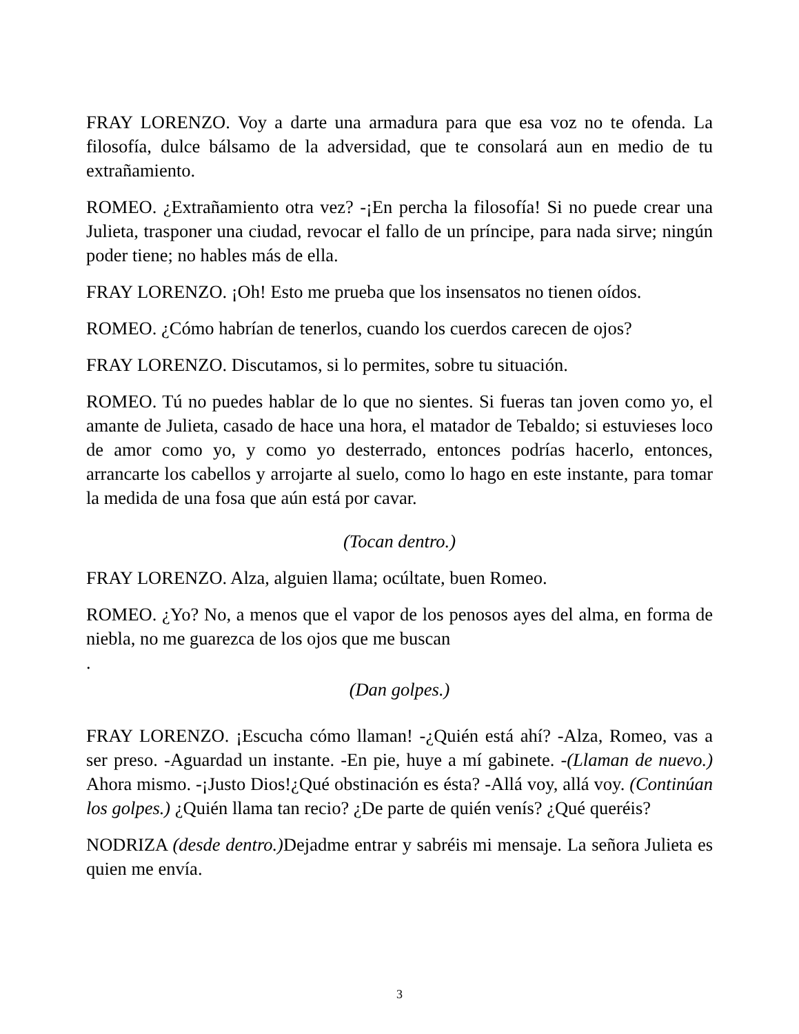FRAY LORENZO. Voy a darte una armadura para que esa voz no te ofenda. La filosofía, dulce bálsamo de la adversidad, que te consolará aun en medio de tu extrañamiento.
ROMEO. ¿Extrañamiento otra vez? -¡En percha la filosofía! Si no puede crear una Julieta, trasponer una ciudad, revocar el fallo de un príncipe, para nada sirve; ningún poder tiene; no hables más de ella.
FRAY LORENZO. ¡Oh! Esto me prueba que los insensatos no tienen oídos.
ROMEO. ¿Cómo habrían de tenerlos, cuando los cuerdos carecen de ojos?
FRAY LORENZO. Discutamos, si lo permites, sobre tu situación.
ROMEO. Tú no puedes hablar de lo que no sientes. Si fueras tan joven como yo, el amante de Julieta, casado de hace una hora, el matador de Tebaldo; si estuvieses loco de amor como yo, y como yo desterrado, entonces podrías hacerlo, entonces, arrancarte los cabellos y arrojarte al suelo, como lo hago en este instante, para tomar la medida de una fosa que aún está por cavar.
(Tocan dentro.)
FRAY LORENZO. Alza, alguien llama; ocúltate, buen Romeo.
ROMEO. ¿Yo? No, a menos que el vapor de los penosos ayes del alma, en forma de niebla, no me guarezca de los ojos que me buscan
.
(Dan golpes.)
FRAY LORENZO. ¡Escucha cómo llaman! -¿Quién está ahí? -Alza, Romeo, vas a ser preso. -Aguardad un instante. -En pie, huye a mí gabinete. -(Llaman de nuevo.) Ahora mismo. -¡Justo Dios!¿Qué obstinación es ésta? -Allá voy, allá voy. (Continúan los golpes.) ¿Quién llama tan recio? ¿De parte de quién venís? ¿Qué queréis?
NODRIZA (desde dentro.) Dejadme entrar y sabréis mi mensaje. La señora Julieta es quien me envía.
3